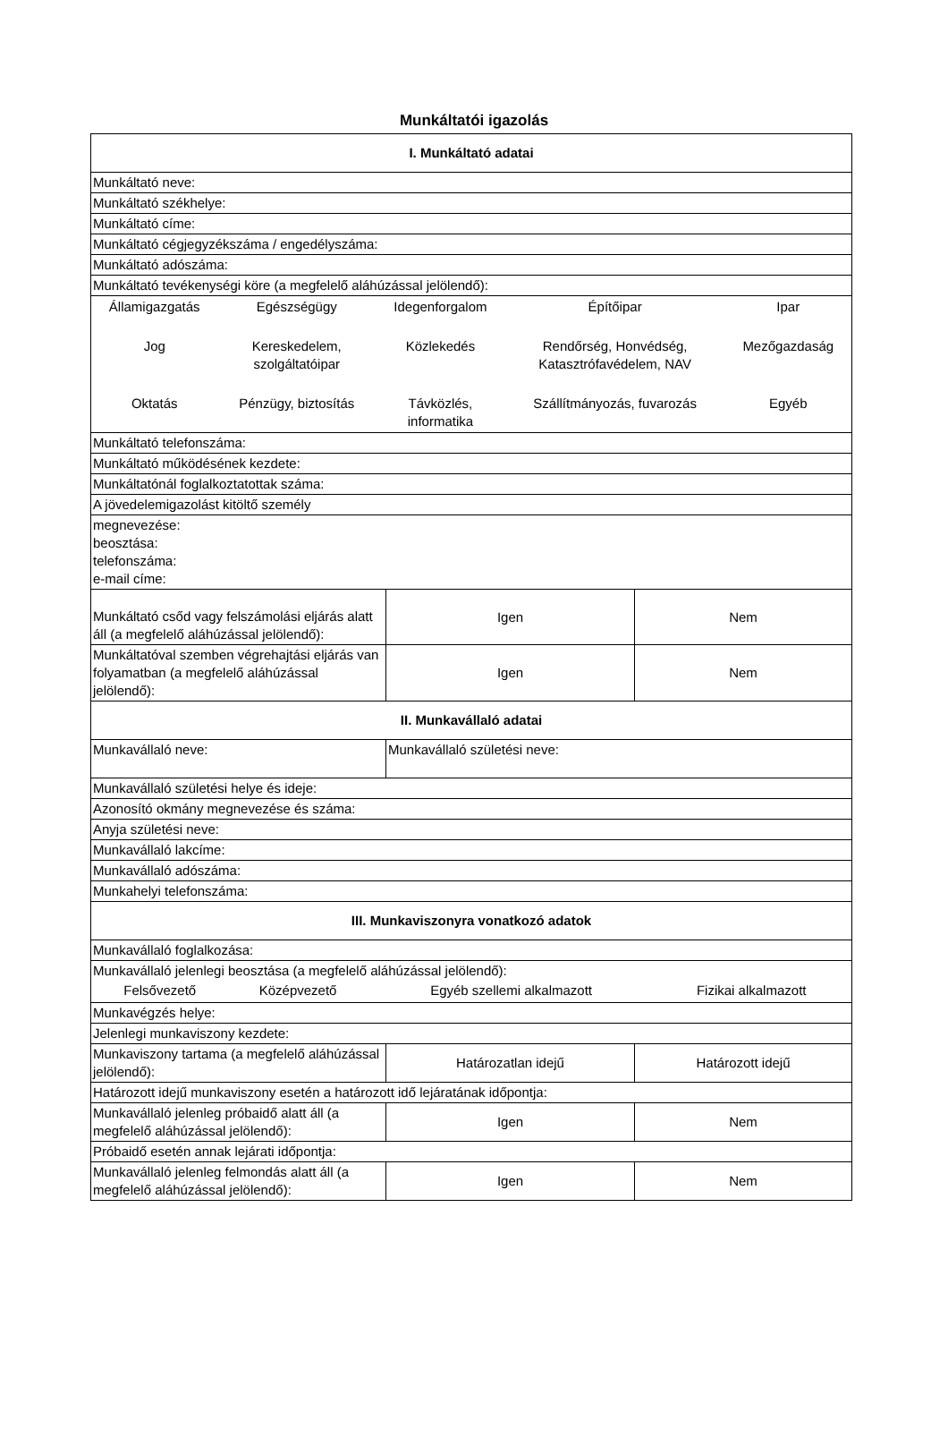Munkáltatói igazolás
| I. Munkáltató adatai | | |
| Munkáltató neve: | | |
| Munkáltató székhelye: | | |
| Munkáltató címe: | | |
| Munkáltató cégjegyzékszáma / engedélyszáma: | | |
| Munkáltató adószáma: | | |
| Munkáltató tevékenységi köre (a megfelelő aláhúzással jelölendő): | | |
| / Államigazgatás / Egészségügy / Idegenforgalom / Építőipar / Ipar / / Jog / Kereskedelem, szolgáltatóipar / Közlekedés / Rendőrség, Honvédség, Katasztrófavédelem, NAV / Mezőgazdaság / / Oktatás / Pénzügy, biztosítás / Távközlés, informatika / Szállítmányozás, fuvarozás / Egyéb / | | |
| Munkáltató telefonszáma: | | |
| Munkáltató működésének kezdete: | | |
| Munkáltatónál foglalkoztatottak száma: | | |
| A jövedelemigazolást kitöltő személy | | |
| megnevezése: beosztása: telefonszáma: e-mail címe: | | |
| Munkáltató csőd vagy felszámolási eljárás alatt áll (a megfelelő aláhúzással jelölendő): | Igen | Nem |
| Munkáltatóval szemben végrehajtási eljárás van folyamatban (a megfelelő aláhúzással jelölendő): | Igen | Nem |
| II. Munkavállaló adatai | | |
| Munkavállaló neve: | Munkavállaló születési neve: | |
| Munkavállaló születési helye és ideje: | | |
| Azonosító okmány megnevezése és száma: | | |
| Anyja születési neve: | | |
| Munkavállaló lakcíme: | | |
| Munkavállaló adószáma: | | |
| Munkahelyi telefonszáma: | | |
| III. Munkaviszonyra vonatkozó adatok | | |
| Munkavállaló foglalkozása: | | |
| Munkavállaló jelenlegi beosztása (a megfelelő aláhúzással jelölendő): / Felsővezető / Középvezető / Egyéb szellemi alkalmazott / Fizikai alkalmazott / | | |
| Munkavégzés helye: | | |
| Jelenlegi munkaviszony kezdete: | | |
| Munkaviszony tartama (a megfelelő aláhúzással jelölendő): | Határozatlan idejű | Határozott idejű |
| Határozott idejű munkaviszony esetén a határozott idő lejáratának időpontja: | | |
| Munkavállaló jelenleg próbaidő alatt áll (a megfelelő aláhúzással jelölendő): | Igen | Nem |
| Próbaidő esetén annak lejárati időpontja: | | |
| Munkavállaló jelenleg felmondás alatt áll (a megfelelő aláhúzással jelölendő): | Igen | Nem |